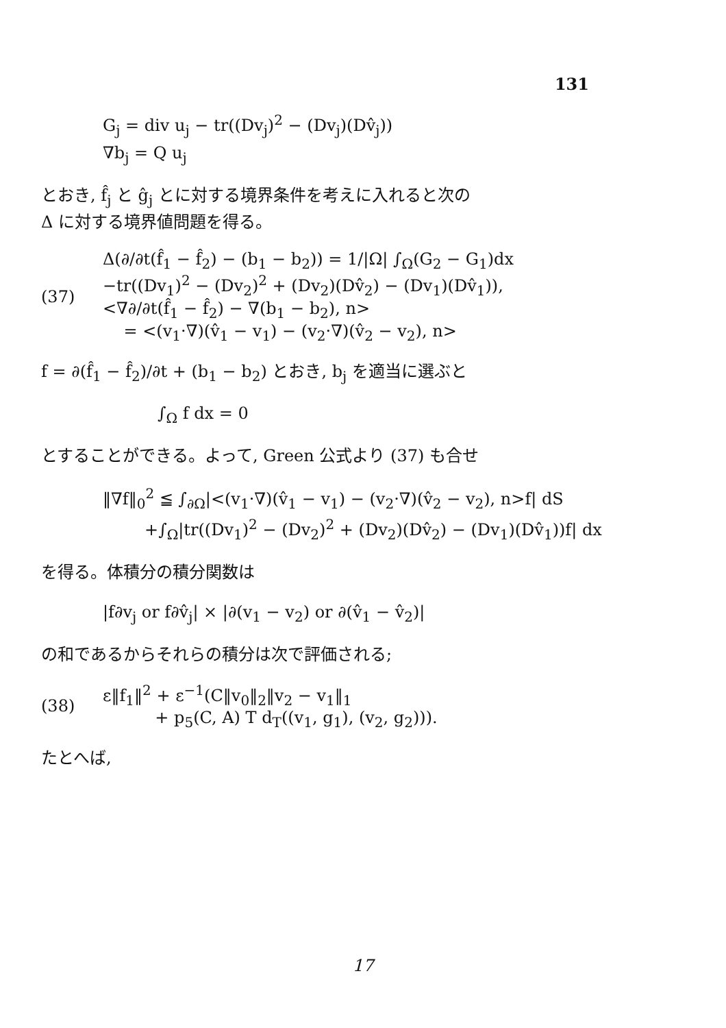131
G<sub>j</sub> = div u<sub>j</sub> − tr((Dv<sub>j</sub>)<sup>2</sup> − (Dv<sub>j</sub>)(Dv̂<sub>j</sub>))
∇b<sub>j</sub> = Q u<sub>j</sub>
とおき, f̂<sub>j</sub> と ĝ<sub>j</sub> とに対する境界条件を考えに入れると次の
Δ に対する境界値問題を得る。
(37)
Δ(∂/∂t(f̂<sub>1</sub> − f̂<sub>2</sub>) − (b<sub>1</sub> − b<sub>2</sub>)) = 1/|Ω| ∫<sub>Ω</sub>(G<sub>2</sub> − G<sub>1</sub>)dx
−tr((Dv<sub>1</sub>)<sup>2</sup> − (Dv<sub>2</sub>)<sup>2</sup> + (Dv<sub>2</sub>)(Dv̂<sub>2</sub>) − (Dv<sub>1</sub>)(Dv̂<sub>1</sub>)),
<∇∂/∂t(f̂<sub>1</sub> − f̂<sub>2</sub>) − ∇(b<sub>1</sub> − b<sub>2</sub>), n>
= <(v<sub>1</sub>·∇)(v̂<sub>1</sub> − v<sub>1</sub>) − (v<sub>2</sub>·∇)(v̂<sub>2</sub> − v<sub>2</sub>), n>
f = ∂(f̂<sub>1</sub> − f̂<sub>2</sub>)/∂t + (b<sub>1</sub> − b<sub>2</sub>) とおき, b<sub>j</sub> を適当に選ぶと
∫<sub>Ω</sub> f dx = 0
とすることができる。よって, Green 公式より (37) も合せ
‖∇f‖<sub>0</sub><sup>2</sup> ≦ ∫<sub>∂Ω</sub>|<(v<sub>1</sub>·∇)(v̂<sub>1</sub> − v<sub>1</sub>) − (v<sub>2</sub>·∇)(v̂<sub>2</sub> − v<sub>2</sub>), n>f| dS
+∫<sub>Ω</sub>|tr((Dv<sub>1</sub>)<sup>2</sup> − (Dv<sub>2</sub>)<sup>2</sup> + (Dv<sub>2</sub>)(Dv̂<sub>2</sub>) − (Dv<sub>1</sub>)(Dv̂<sub>1</sub>))f| dx
を得る。体積分の積分関数は
|f∂v<sub>j</sub> or f∂v̂<sub>j</sub>| × |∂(v<sub>1</sub> − v<sub>2</sub>) or ∂(v̂<sub>1</sub> − v̂<sub>2</sub>)|
の和であるからそれらの積分は次で評価される;
(38)
ε‖f<sub>1</sub>‖<sup>2</sup> + ε<sup>−1</sup>(C‖v<sub>0</sub>‖<sub>2</sub>‖v<sub>2</sub> − v<sub>1</sub>‖<sub>1</sub>
+ p<sub>5</sub>(C, A) T d<sub>T</sub>((v<sub>1</sub>, g<sub>1</sub>), (v<sub>2</sub>, g<sub>2</sub>))).
たとへば,
17